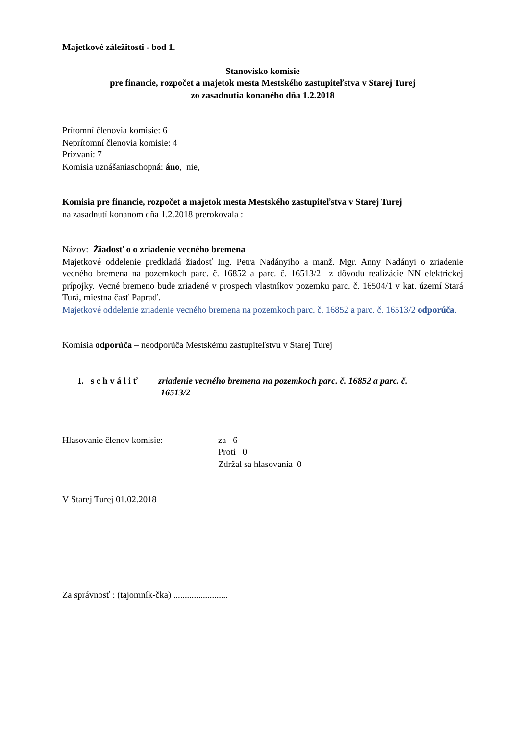Majetkové záležitosti - bod 1.
Stanovisko komisie
pre financie, rozpočet a majetok mesta Mestského zastupiteľstva v Starej Turej
zo zasadnutia konaného dňa 1.2.2018
Prítomní členovia komisie: 6
Neprítomní členovia komisie: 4
Prizvaní: 7
Komisia uznášaniaschopná: áno, nie,
Komisia pre financie, rozpočet a majetok mesta Mestského zastupiteľstva v Starej Turej
na zasadnutí konanom dňa 1.2.2018 prerokovala :
Názov: Žiadosť o o zriadenie vecného bremena
Majetkové oddelenie predkladá žiadosť Ing. Petra Nadányiho a manž. Mgr. Anny Nadányi o zriadenie vecného bremena na pozemkoch parc. č. 16852 a parc. č. 16513/2 z dôvodu realizácie NN elektrickej prípojky. Vecné bremeno bude zriadené v prospech vlastníkov pozemku parc. č. 16504/1 v kat. území Stará Turá, miestna časť Papraď.
Majetkové oddelenie zriadenie vecného bremena na pozemkoch parc. č. 16852 a parc. č. 16513/2 odporúča.
Komisia odporúča – neodporúča Mestskému zastupiteľstvu v Starej Turej
I. s c h v á l i ť
zriadenie vecného bremena na pozemkoch parc. č. 16852 a parc. č.
16513/2
Hlasovanie členov komisie: za 6
Proti 0
Zdržal sa hlasovania 0
V Starej Turej 01.02.2018
Za správnosť : (tajomník-čka) ........................